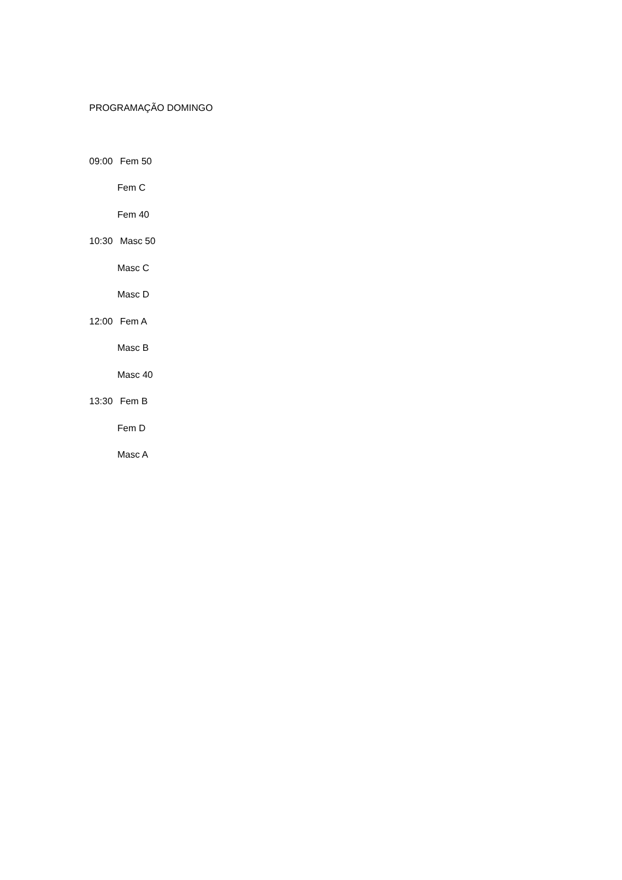PROGRAMAÇÃO DOMINGO
09:00 Fem 50
Fem C
Fem 40
10:30 Masc 50
Masc C
Masc D
12:00 Fem A
Masc B
Masc 40
13:30 Fem B
Fem D
Masc A